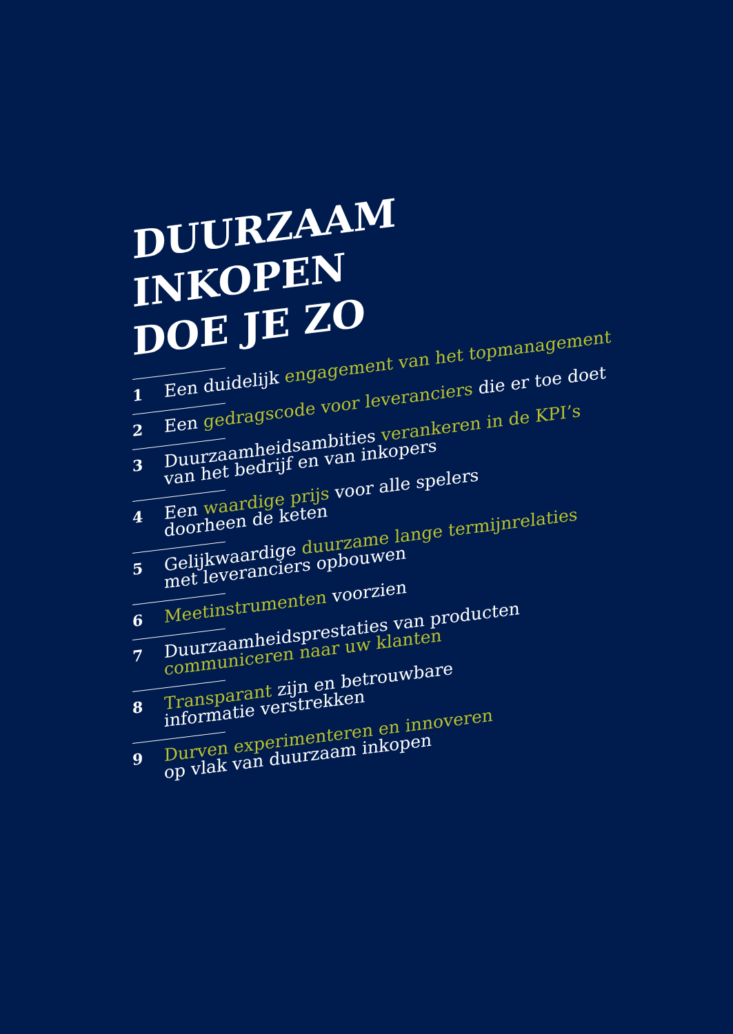DUURZAAM
INKOPEN
DOE JE ZO
1
Een duidelijk engagement van het topmanagement
2
Een gedragscode voor leveranciers die er toe doet
3
Duurzaamheidsambities verankeren in de KPI’s
van het bedrijf en van inkopers
4
Een waardige prijs voor alle spelers
doorheen de keten
5
Gelijkwaardige duurzame lange termijnrelaties
met leveranciers opbouwen
6
Meetinstrumenten voorzien
7
Duurzaamheidsprestaties van producten
communiceren naar uw klanten
8
Transparant zijn en betrouwbare
informatie verstrekken
9
Durven experimenteren en innoveren
op vlak van duurzaam inkopen